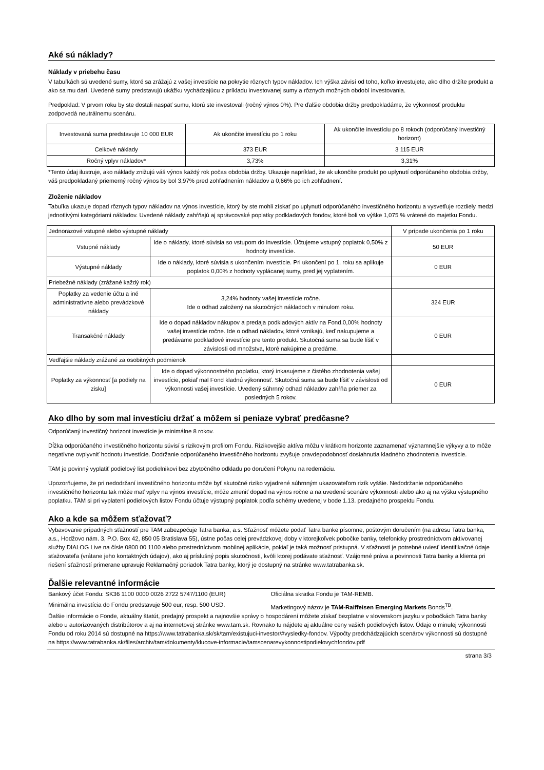Aké sú náklady?
Náklady v priebehu času
V tabuľkách sú uvedené sumy, ktoré sa zrážajú z vašej investície na pokrytie rôznych typov nákladov. Ich výška závisí od toho, koľko investujete, ako dlho držíte produkt a ako sa mu darí. Uvedené sumy predstavujú ukážku vychádzajúcu z príkladu investovanej sumy a rôznych možných období investovania.
Predpoklad: V prvom roku by ste dostali naspäť sumu, ktorú ste investovali (ročný výnos 0%). Pre ďalšie obdobia držby predpokladáme, že výkonnosť produktu zodpovedá neutrálnemu scenáru.
| Investovaná suma predstavuje 10 000 EUR | Ak ukončíte investíciu po 1 roku | Ak ukončíte investíciu po 8 rokoch (odporúčaný investičný horizont) |
| Celkové náklady | 373 EUR | 3 115 EUR |
| Ročný vplyv nákladov* | 3,73% | 3,31% |
*Tento údaj ilustruje, ako náklady znižujú váš výnos každý rok počas obdobia držby. Ukazuje napríklad, že ak ukončíte produkt po uplynutí odporúčaného obdobia držby, váš predpokladaný priemerný ročný výnos by bol 3,97% pred zohľadnením nákladov a 0,66% po ich zohľadnení.
Zloženie nákladov
Tabuľka ukazuje dopad rôznych typov nákladov na výnos investície, ktorý by ste mohli získať po uplynutí odporúčaného investičného horizontu a vysvetľuje rozdiely medzi jednotlivými kategóriami nákladov. Uvedené náklady zahŕňajú aj správcovské poplatky podkladových fondov, ktoré boli vo výške 1,075 % vrátené do majetku Fondu.
| Jednorazové vstupné alebo výstupné náklady | | V prípade ukončenia po 1 roku |
| Vstupné náklady | Ide o náklady, ktoré súvisia so vstupom do investície. Účtujeme vstupný poplatok 0,50% z hodnoty investície. | 50 EUR |
| Výstupné náklady | Ide o náklady, ktoré súvisia s ukončením investície. Pri ukončení po 1. roku sa aplikuje poplatok 0,00% z hodnoty vyplácanej sumy, pred jej vyplatením. | 0 EUR |
| Priebežné náklady (zrážané každý rok) | | |
| Poplatky za vedenie účtu a iné administratívne alebo prevádzkové náklady | 3,24% hodnoty vašej investície ročne. Ide o odhad založený na skutočných nákladoch v minulom roku. | 324 EUR |
| Transakčné náklady | Ide o dopad nákladov nákupov a predaja podkladových aktív na Fond.0,00% hodnoty vašej investície ročne. Ide o odhad nákladov, ktoré vznikajú, keď nakupujeme a predávame podkladové investície pre tento produkt. Skutočná suma sa bude líšiť v závislosti od množstva, ktoré nakúpime a predáme. | 0 EUR |
| Vedľajšie náklady zrážané za osobitných podmienok | | |
| Poplatky za výkonnosť [a podiely na zisku] | Ide o dopad výkonnostného poplatku, ktorý inkasujeme z čistého zhodnotenia vašej investície, pokiaľ mal Fond kladnú výkonnosť. Skutočná suma sa bude líšiť v závislosti od výkonnosti vašej investície. Uvedený súhrnný odhad nákladov zahŕňa priemer za posledných 5 rokov. | 0 EUR |
Ako dlho by som mal investíciu držať a môžem si peniaze vybrať predčasne?
Odporúčaný investičný horizont investície je minimálne 8 rokov.
Dĺžka odporúčaného investičného horizontu súvisí s rizikovým profilom Fondu. Rizikovejšie aktíva môžu v krátkom horizonte zaznamenať významnejšie výkyvy a to môže negatívne ovplyvniť hodnotu investície. Dodržanie odporúčaného investičného horizontu zvyšuje pravdepodobnosť dosiahnutia kladného zhodnotenia investície.
TAM je povinný vyplatiť podielový list podielnikovi bez zbytočného odkladu po doručení Pokynu na redemáciu.
Upozorňujeme, že pri nedodržaní investičného horizontu môže byť skutočné riziko vyjadrené súhrnným ukazovateľom rizík vyššie. Nedodržanie odporúčaného investičného horizontu tak môže mať vplyv na výnos investície, môže zmeniť dopad na výnos ročne a na uvedené scenáre výkonnosti alebo ako aj na výšku výstupného poplatku. TAM si pri vyplatení podielových listov Fondu účtuje výstupný poplatok podľa schémy uvedenej v bode 1.13. predajného prospektu Fondu.
Ako a kde sa môžem sťažovať?
Vybavovanie prípadných sťažností pre TAM zabezpečuje Tatra banka, a.s. Sťažnosť môžete podať Tatra banke písomne, poštovým doručením (na adresu Tatra banka, a.s., Hodžovo nám. 3, P.O. Box 42, 850 05 Bratislava 55), ústne počas celej prevádzkovej doby v ktorejkoľvek pobočke banky, telefonicky prostredníctvom aktivovanej služby DIALOG Live na čísle 0800 00 1100 alebo prostredníctvom mobilnej aplikácie, pokiaľ je taká možnosť pristupná. V sťažnosti je potrebné uviesť identifikačné údaje sťažovateľa (vrátane jeho kontaktných údajov), ako aj príslušný popis skutočnosti, kvôli ktorej podávate sťažnosť. Vzájomné práva a povinnosti Tatra banky a klienta pri riešení sťažností primerane upravuje Reklamačný poriadok Tatra banky, ktorý je dostupný na stránke www.tatrabanka.sk.
Ďalšie relevantné informácie
Bankový účet Fondu: SK36 1100 0000 0026 2722 5747/1100 (EUR) Oficiálna skratka Fondu je TAM-REMB.
Minimálna investícia do Fondu predstavuje 500 eur, resp. 500 USD. Marketingový názov je TAM-Raiffeisen Emerging Markets Bonds<sup>TB</sup>.
Ďalšie informácie o Fonde, aktuálny štatút, predajný prospekt a najnovšie správy o hospodárení môžete získať bezplatne v slovenskom jazyku v pobočkách Tatra banky alebo u autorizovaných distribútorov a aj na internetovej stránke www.tam.sk. Rovnako tu nájdete aj aktuálne ceny vašich podielových listov. Údaje o minulej výkonnosti Fondu od roku 2014 sú dostupné na https://www.tatrabanka.sk/sk/tam/existujuci-investor/#vysledky-fondov. Výpočty predchádzajúcich scenárov výkonnosti sú dostupné na https://www.tatrabanka.sk/files/archiv/tam/dokumenty/klucove-informacie/tamscenarevykonnostipodielovychfondov.pdf
strana 3/3